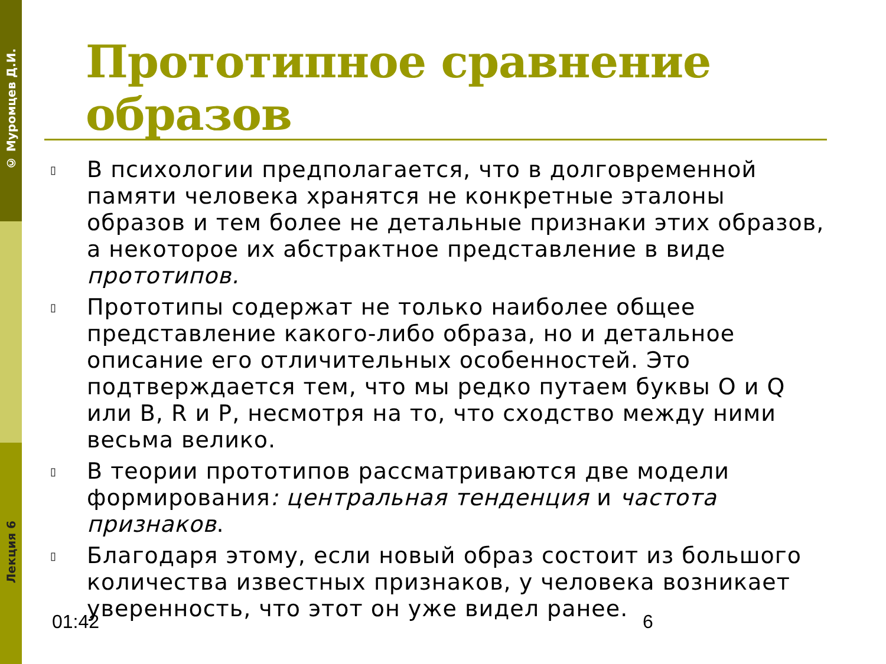© Муромцев Д.И.
Лекция 6
Прототипное сравнение образов
▯ В психологии предполагается, что в долговременной памяти человека хранятся не конкретные эталоны образов и тем более не детальные признаки этих образов, а некоторое их абстрактное представление в виде прототипов.
▯ Прототипы содержат не только наиболее общее представление какого-либо образа, но и детальное описание его отличительных особенностей. Это подтверждается тем, что мы редко путаем буквы О и Q или B, R и P, несмотря на то, что сходство между ними весьма велико.
▯ В теории прототипов рассматриваются две модели формирования: центральная тенденция и частота признаков.
▯ Благодаря этому, если новый образ состоит из большого количества известных признаков, у человека возникает уверенность, что этот он уже видел ранее.
01:42 6